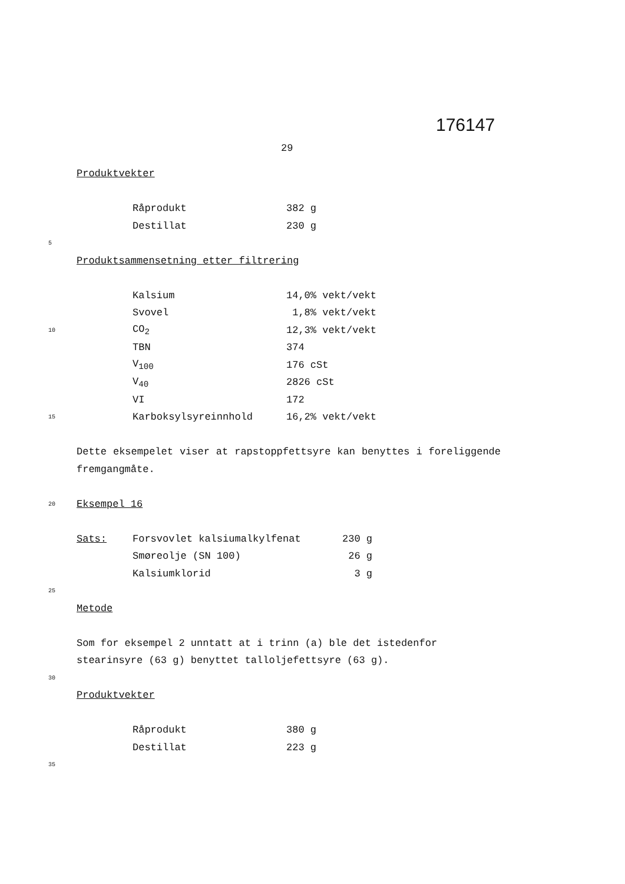176147
29
Produktvekter
Råprodukt 382 g
Destillat 230 g
5
Produktsammensetning etter filtrering
Kalsium 14,0% vekt/vekt
Svovel 1,8% vekt/vekt
10 CO<sub>2</sub> 12,3% vekt/vekt
TBN 374
V<sub>100</sub> 176 cSt
V<sub>40</sub> 2826 cSt
VI 172
15 Karboksylsyreinnhold 16,2% vekt/vekt
Dette eksempelet viser at rapstoppfettsyre kan benyttes i foreliggende fremgangmåte.
20 Eksempel 16
Sats: Forsvovlet kalsiumalkylfenat 230 g
Smøreolje (SN 100) 26 g
Kalsiumklorid 3 g
25
Metode
Som for eksempel 2 unntatt at i trinn (a) ble det istedenfor stearinsyre (63 g) benyttet talloljefettsyre (63 g).
30
Produktvekter
Råprodukt 380 g
Destillat 223 g
35